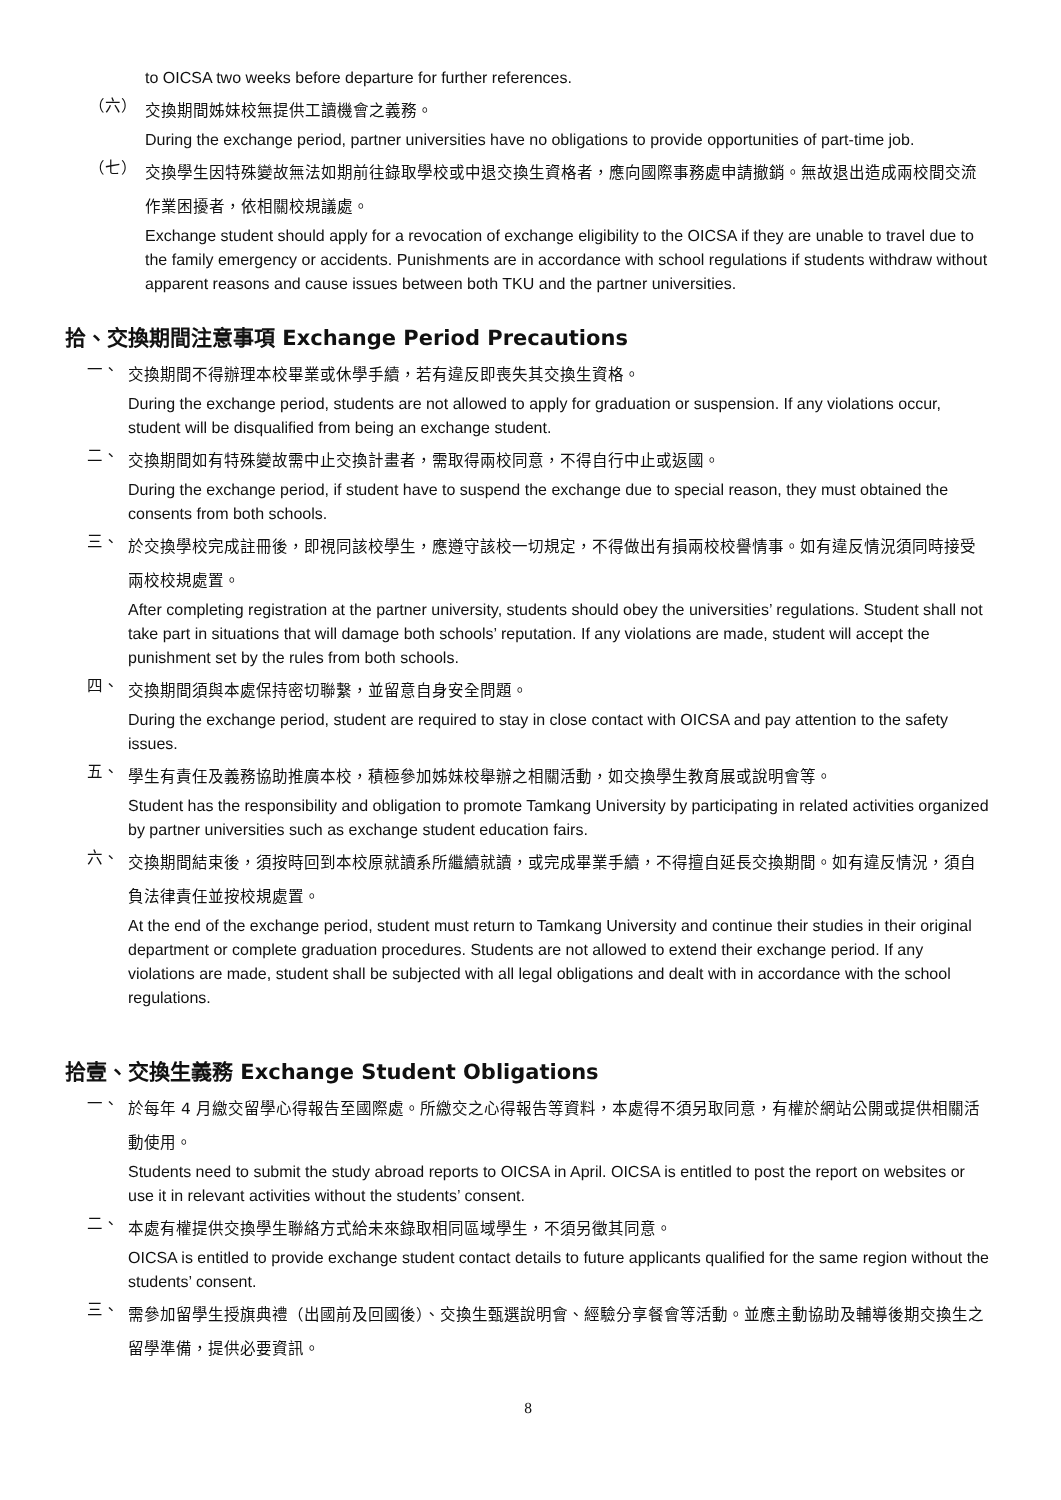to OICSA two weeks before departure for further references.
（六）
交換期間姊妹校無提供工讀機會之義務。
During the exchange period, partner universities have no obligations to provide opportunities of part-time job.
（七）
交換學生因特殊變故無法如期前往錄取學校或中退交換生資格者，應向國際事務處申請撤銷。無故退出造成兩校間交流作業困擾者，依相關校規議處。
Exchange student should apply for a revocation of exchange eligibility to the OICSA if they are unable to travel due to the family emergency or accidents. Punishments are in accordance with school regulations if students withdraw without apparent reasons and cause issues between both TKU and the partner universities.
拾、交換期間注意事項 Exchange Period Precautions
一、
交換期間不得辦理本校畢業或休學手續，若有違反即喪失其交換生資格。
During the exchange period, students are not allowed to apply for graduation or suspension. If any violations occur, student will be disqualified from being an exchange student.
二、
交換期間如有特殊變故需中止交換計畫者，需取得兩校同意，不得自行中止或返國。
During the exchange period, if student have to suspend the exchange due to special reason, they must obtained the consents from both schools.
三、
於交換學校完成註冊後，即視同該校學生，應遵守該校一切規定，不得做出有損兩校校譽情事。如有違反情況須同時接受兩校校規處置。
After completing registration at the partner university, students should obey the universities’ regulations. Student shall not take part in situations that will damage both schools’ reputation. If any violations are made, student will accept the punishment set by the rules from both schools.
四、
交換期間須與本處保持密切聯繫，並留意自身安全問題。
During the exchange period, student are required to stay in close contact with OICSA and pay attention to the safety issues.
五、
學生有責任及義務協助推廣本校，積極參加姊妹校舉辦之相關活動，如交換學生教育展或說明會等。
Student has the responsibility and obligation to promote Tamkang University by participating in related activities organized by partner universities such as exchange student education fairs.
六、
交換期間結束後，須按時回到本校原就讀系所繼續就讀，或完成畢業手續，不得擅自延長交換期間。如有違反情況，須自負法律責任並按校規處置。
At the end of the exchange period, student must return to Tamkang University and continue their studies in their original department or complete graduation procedures. Students are not allowed to extend their exchange period. If any violations are made, student shall be subjected with all legal obligations and dealt with in accordance with the school regulations.
拾壹、交換生義務 Exchange Student Obligations
一、
於每年 4 月繳交留學心得報告至國際處。所繳交之心得報告等資料，本處得不須另取同意，有權於網站公開或提供相關活動使用。
Students need to submit the study abroad reports to OICSA in April. OICSA is entitled to post the report on websites or use it in relevant activities without the students’ consent.
二、
本處有權提供交換學生聯絡方式給未來錄取相同區域學生，不須另徵其同意。
OICSA is entitled to provide exchange student contact details to future applicants qualified for the same region without the students’ consent.
三、
需參加留學生授旗典禮（出國前及回國後）、交換生甄選說明會、經驗分享餐會等活動。並應主動協助及輔導後期交換生之留學準備，提供必要資訊。
8